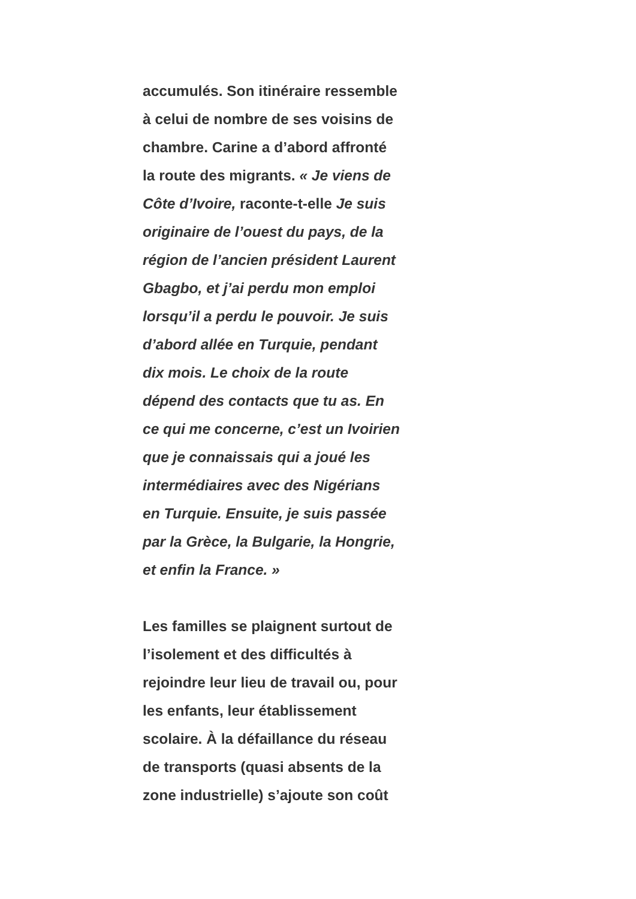accumulés. Son itinéraire ressemble
à celui de nombre de ses voisins de
chambre. Carine a d’abord affronté
la route des migrants. « Je viens de
Côte d’Ivoire, raconte-t-elle Je suis
originaire de l’ouest du pays, de la
région de l’ancien président Laurent
Gbagbo, et j’ai perdu mon emploi
lorsqu’il a perdu le pouvoir. Je suis
d’abord allée en Turquie, pendant
dix mois. Le choix de la route
dépend des contacts que tu as. En
ce qui me concerne, c’est un Ivoirien
que je connaissais qui a joué les
intermédiaires avec des Nigérians
en Turquie. Ensuite, je suis passée
par la Grèce, la Bulgarie, la Hongrie,
et enfin la France. »
Les familles se plaignent surtout de
l’isolement et des difficultés à
rejoindre leur lieu de travail ou, pour
les enfants, leur établissement
scolaire. À la défaillance du réseau
de transports (quasi absents de la
zone industrielle) s’ajoute son coût